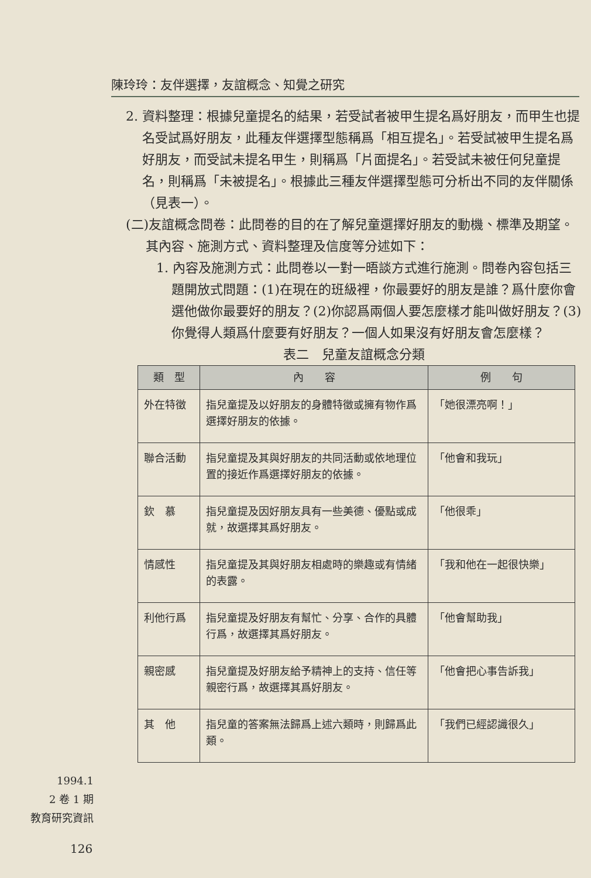陳玲玲：友伴選擇，友誼概念、知覺之研究
2. 資料整理：根據兒童提名的結果，若受試者被甲生提名爲好朋友，而甲生也提名受試爲好朋友，此種友伴選擇型態稱爲「相互提名」。若受試被甲生提名爲好朋友，而受試未提名甲生，則稱爲「片面提名」。若受試未被任何兒童提名，則稱爲「未被提名」。根據此三種友伴選擇型態可分析出不同的友伴關係（見表一）。
(二)友誼概念問卷：此問卷的目的在了解兒童選擇好朋友的動機、標準及期望。其內容、施測方式、資料整理及信度等分述如下：
1. 內容及施測方式：此問卷以一對一晤談方式進行施測。問卷內容包括三題開放式問題：(1)在現在的班級裡，你最要好的朋友是誰？爲什麼你會選他做你最要好的朋友？(2)你認爲兩個人要怎麼樣才能叫做好朋友？(3)你覺得人類爲什麼要有好朋友？一個人如果沒有好朋友會怎麼樣？
表二　兒童友誼概念分類
| 類 型 | 內 容 | 例 句 |
| --- | --- | --- |
| 外在特徵 | 指兒童提及以好朋友的身體特徵或擁有物作爲選擇好朋友的依據。 | 「她很漂亮啊！」 |
| 聯合活動 | 指兒童提及其與好朋友的共同活動或依地理位置的接近作爲選擇好朋友的依據。 | 「他會和我玩」 |
| 欽 慕 | 指兒童提及因好朋友具有一些美德、優點或成就，故選擇其爲好朋友。 | 「他很乖」 |
| 情感性 | 指兒童提及其與好朋友相處時的樂趣或有情緒的表露。 | 「我和他在一起很快樂」 |
| 利他行爲 | 指兒童提及好朋友有幫忙、分享、合作的具體行爲，故選擇其爲好朋友。 | 「他會幫助我」 |
| 親密感 | 指兒童提及好朋友給予精神上的支持、信任等親密行爲，故選擇其爲好朋友。 | 「他會把心事告訴我」 |
| 其 他 | 指兒童的答案無法歸爲上述六類時，則歸爲此類。 | 「我們已經認識很久」 |
1994.1
2 卷 1 期
教育研究資訊
126